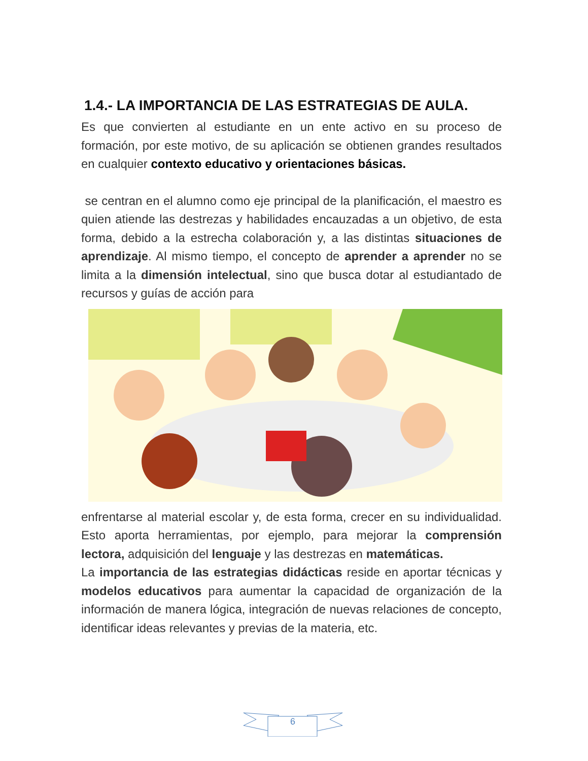1.4.- LA IMPORTANCIA DE LAS ESTRATEGIAS DE AULA.
Es que convierten al estudiante en un ente activo en su proceso de formación, por este motivo, de su aplicación se obtienen grandes resultados en cualquier contexto educativo y orientaciones básicas.
se centran en el alumno como eje principal de la planificación, el maestro es quien atiende las destrezas y habilidades encauzadas a un objetivo, de esta forma, debido a la estrecha colaboración y, a las distintas situaciones de aprendizaje. Al mismo tiempo, el concepto de aprender a aprender no se limita a la dimensión intelectual, sino que busca dotar al estudiantado de recursos y guías de acción para
enfrentarse al material escolar y, de esta forma, crecer en su individualidad. Esto aporta herramientas, por ejemplo, para mejorar la comprensión lectora, adquisición del lenguaje y las destrezas en matemáticas.
La importancia de las estrategias didácticas reside en aportar técnicas y modelos educativos para aumentar la capacidad de organización de la información de manera lógica, integración de nuevas relaciones de concepto, identificar ideas relevantes y previas de la materia, etc.
6